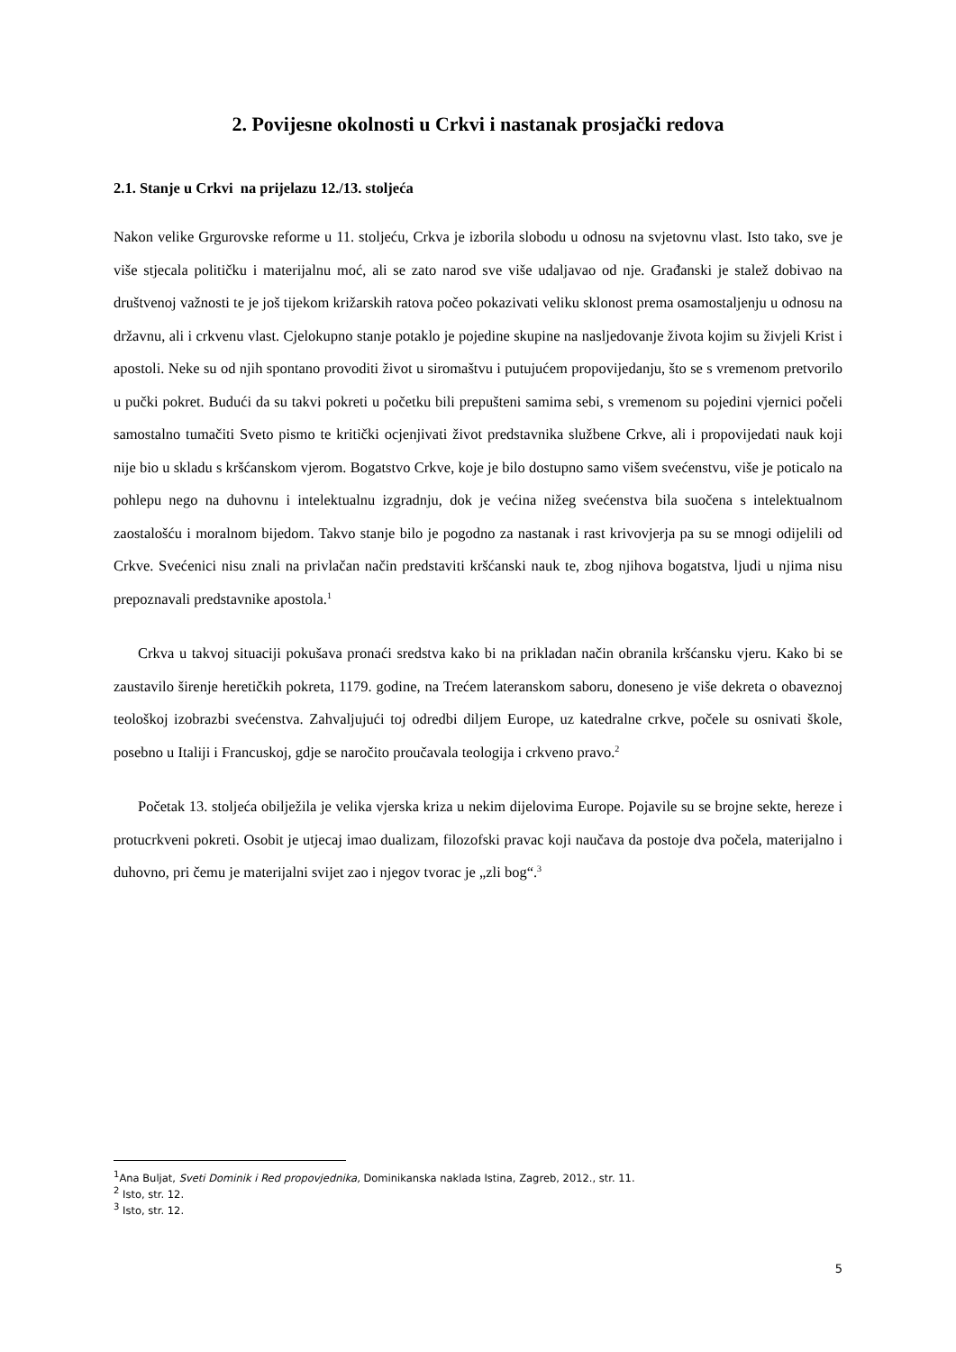2. Povijesne okolnosti u Crkvi i nastanak prosjački redova
2.1. Stanje u Crkvi na prijelazu 12./13. stoljeća
Nakon velike Grgurovske reforme u 11. stoljeću, Crkva je izborila slobodu u odnosu na svjetovnu vlast. Isto tako, sve je više stjecala političku i materijalnu moć, ali se zato narod sve više udaljavao od nje. Građanski je stalež dobivao na društvenoj važnosti te je još tijekom križarskih ratova počeo pokazivati veliku sklonost prema osamostaljenju u odnosu na državnu, ali i crkvenu vlast. Cjelokupno stanje potaklo je pojedine skupine na nasljedovanje života kojim su živjeli Krist i apostoli. Neke su od njih spontano provoditi život u siromaštvu i putujućem propovijedanju, što se s vremenom pretvorilo u pučki pokret. Budući da su takvi pokreti u početku bili prepušteni samima sebi, s vremenom su pojedini vjernici počeli samostalno tumačiti Sveto pismo te kritički ocjenjivati život predstavnika službene Crkve, ali i propovijedati nauk koji nije bio u skladu s kršćanskom vjerom. Bogatstvo Crkve, koje je bilo dostupno samo višem svećenstvu, više je poticalo na pohlepu nego na duhovnu i intelektualnu izgradnju, dok je većina nižeg svećenstva bila suočena s intelektualnom zaostalošću i moralnom bijedom. Takvo stanje bilo je pogodno za nastanak i rast krivovjerja pa su se mnogi odijelili od Crkve. Svećenici nisu znali na privlačan način predstaviti kršćanski nauk te, zbog njihova bogatstva, ljudi u njima nisu prepoznavali predstavnike apostola.<sup>1</sup>
Crkva u takvoj situaciji pokušava pronaći sredstva kako bi na prikladan način obranila kršćansku vjeru. Kako bi se zaustavilo širenje heretičkih pokreta, 1179. godine, na Trećem lateranskom saboru, doneseno je više dekreta o obaveznoj teološkoj izobrazbi svećenstva. Zahvaljujući toj odredbi diljem Europe, uz katedralne crkve, počele su osnivati škole, posebno u Italiji i Francuskoj, gdje se naročito proučavala teologija i crkveno pravo.<sup>2</sup>
Početak 13. stoljeća obilježila je velika vjerska kriza u nekim dijelovima Europe. Pojavile su se brojne sekte, hereze i protucrkveni pokreti. Osobit je utjecaj imao dualizam, filozofski pravac koji naučava da postoje dva počela, materijalno i duhovno, pri čemu je materijalni svijet zao i njegov tvorac je „zli bog“.<sup>3</sup>
<sup>1</sup> Ana Buljat, Sveti Dominik i Red propovjednika, Dominikanska naklada Istina, Zagreb, 2012., str. 11.
<sup>2</sup> Isto, str. 12.
<sup>3</sup> Isto, str. 12.
5